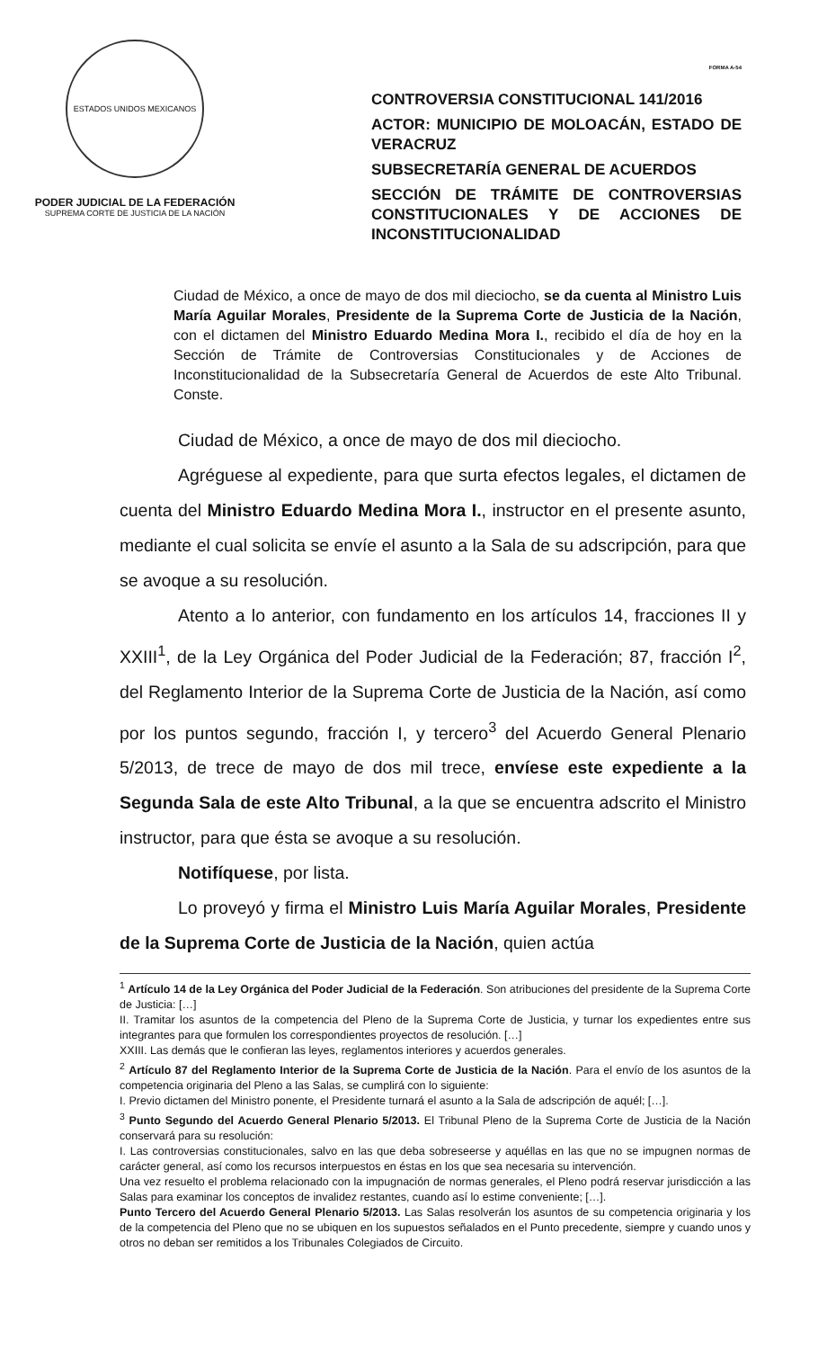ESTADOS UNIDOS MEXICANOS
PODER JUDICIAL DE LA FEDERACIÓN
SUPREMA CORTE DE JUSTICIA DE LA NACIÓN
FORMA A-54
CONTROVERSIA CONSTITUCIONAL 141/2016
ACTOR: MUNICIPIO DE MOLOACÁN, ESTADO DE VERACRUZ
SUBSECRETARÍA GENERAL DE ACUERDOS
SECCIÓN DE TRÁMITE DE CONTROVERSIAS CONSTITUCIONALES Y DE ACCIONES DE INCONSTITUCIONALIDAD
Ciudad de México, a once de mayo de dos mil dieciocho, se da cuenta al Ministro Luis María Aguilar Morales, Presidente de la Suprema Corte de Justicia de la Nación, con el dictamen del Ministro Eduardo Medina Mora I., recibido el día de hoy en la Sección de Trámite de Controversias Constitucionales y de Acciones de Inconstitucionalidad de la Subsecretaría General de Acuerdos de este Alto Tribunal. Conste.
Ciudad de México, a once de mayo de dos mil dieciocho.
Agréguese al expediente, para que surta efectos legales, el dictamen de cuenta del Ministro Eduardo Medina Mora I., instructor en el presente asunto, mediante el cual solicita se envíe el asunto a la Sala de su adscripción, para que se avoque a su resolución.
Atento a lo anterior, con fundamento en los artículos 14, fracciones II y XXIII<sup>1</sup>, de la Ley Orgánica del Poder Judicial de la Federación; 87, fracción I<sup>2</sup>, del Reglamento Interior de la Suprema Corte de Justicia de la Nación, así como por los puntos segundo, fracción I, y tercero<sup>3</sup> del Acuerdo General Plenario 5/2013, de trece de mayo de dos mil trece, envíese este expediente a la Segunda Sala de este Alto Tribunal, a la que se encuentra adscrito el Ministro instructor, para que ésta se avoque a su resolución.
Notifíquese, por lista.
Lo proveyó y firma el Ministro Luis María Aguilar Morales, Presidente de la Suprema Corte de Justicia de la Nación, quien actúa
<sup>1</sup> Artículo 14 de la Ley Orgánica del Poder Judicial de la Federación. Son atribuciones del presidente de la Suprema Corte de Justicia: […]
II. Tramitar los asuntos de la competencia del Pleno de la Suprema Corte de Justicia, y turnar los expedientes entre sus integrantes para que formulen los correspondientes proyectos de resolución. […]
XXIII. Las demás que le confieran las leyes, reglamentos interiores y acuerdos generales.
<sup>2</sup> Artículo 87 del Reglamento Interior de la Suprema Corte de Justicia de la Nación. Para el envío de los asuntos de la competencia originaria del Pleno a las Salas, se cumplirá con lo siguiente:
I. Previo dictamen del Ministro ponente, el Presidente turnará el asunto a la Sala de adscripción de aquél; […].
<sup>3</sup> Punto Segundo del Acuerdo General Plenario 5/2013. El Tribunal Pleno de la Suprema Corte de Justicia de la Nación conservará para su resolución:
I. Las controversias constitucionales, salvo en las que deba sobreseerse y aquéllas en las que no se impugnen normas de carácter general, así como los recursos interpuestos en éstas en los que sea necesaria su intervención.
Una vez resuelto el problema relacionado con la impugnación de normas generales, el Pleno podrá reservar jurisdicción a las Salas para examinar los conceptos de invalidez restantes, cuando así lo estime conveniente; […].
Punto Tercero del Acuerdo General Plenario 5/2013. Las Salas resolverán los asuntos de su competencia originaria y los de la competencia del Pleno que no se ubiquen en los supuestos señalados en el Punto precedente, siempre y cuando unos y otros no deban ser remitidos a los Tribunales Colegiados de Circuito.